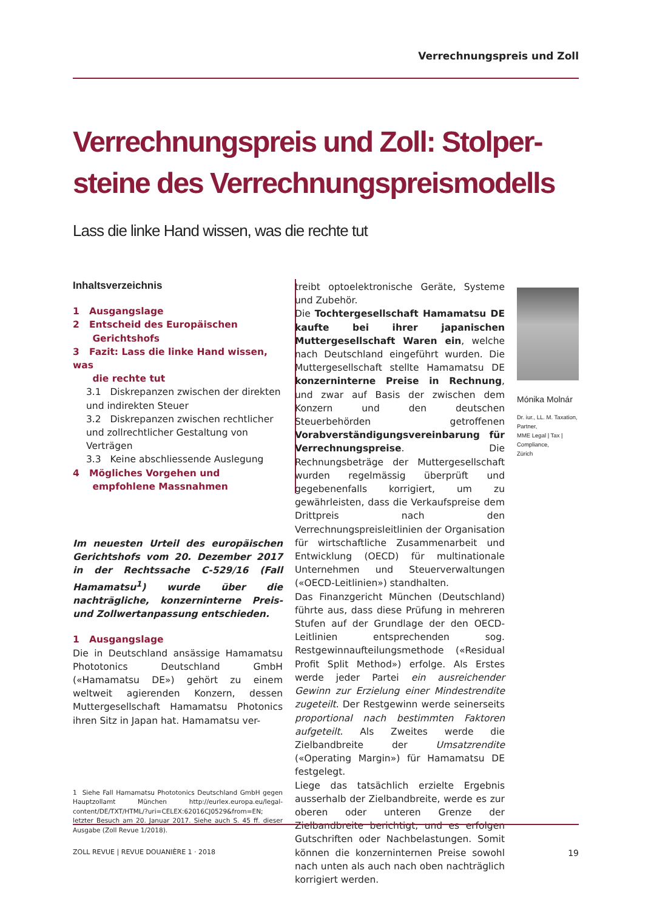Verrechnungspreis und Zoll
Verrechnungspreis und Zoll: Stolper-
steine des Verrechnungspreismodells
Lass die linke Hand wissen, was die rechte tut
Inhaltsverzeichnis
1 Ausgangslage
2 Entscheid des Europäischen
Gerichtshofs
3 Fazit: Lass die linke Hand wissen, was
die rechte tut
3.1 Diskrepanzen zwischen der direkten und indirekten Steuer
3.2 Diskrepanzen zwischen rechtlicher und zollrechtlicher Gestaltung von Verträgen
3.3 Keine abschliessende Auslegung
4 Mögliches Vorgehen und
empfohlene Massnahmen
Im neuesten Urteil des europäischen Gerichtshofs vom 20. Dezember 2017 in der Rechtssache C-529/16 (Fall Hamamatsu<sup>1</sup>) wurde über die nachträgliche, konzerninterne Preis- und Zollwertanpassung entschieden.
1 Ausgangslage
Die in Deutschland ansässige Hamamatsu Phototonics Deutschland GmbH («Hamamatsu DE») gehört zu einem weltweit agierenden Konzern, dessen Muttergesellschaft Hamamatsu Photonics ihren Sitz in Japan hat. Hamamatsu ver-
1 Siehe Fall Hamamatsu Phototonics Deutschland GmbH gegen Hauptzollamt München http://eurlex.europa.eu/legal-content/DE/TXT/HTML/?uri=CELEX:62016CJ0529&from=EN; letzter Besuch am 20. Januar 2017. Siehe auch S. 45 ff. dieser Ausgabe (Zoll Revue 1/2018).
treibt optoelektronische Geräte, Systeme und Zubehör.
Die Tochtergesellschaft Hamamatsu DE kaufte bei ihrer japanischen Muttergesellschaft Waren ein, welche nach Deutschland eingeführt wurden. Die Muttergesellschaft stellte Hamamatsu DE konzerninterne Preise in Rechnung, und zwar auf Basis der zwischen dem Konzern und den deutschen Steuerbehörden getroffenen Vorabverständigungsvereinbarung für Verrechnungspreise. Die Rechnungsbeträge der Muttergesellschaft wurden regelmässig überprüft und gegebenenfalls korrigiert, um zu gewährleisten, dass die Verkaufspreise dem Drittpreis nach den Verrechnungspreisleitlinien der Organisation für wirtschaftliche Zusammenarbeit und Entwicklung (OECD) für multinationale Unternehmen und Steuerverwaltungen («OECD-Leitlinien») standhalten.
Das Finanzgericht München (Deutschland) führte aus, dass diese Prüfung in mehreren Stufen auf der Grundlage der den OECD-Leitlinien entsprechenden sog. Restgewinnaufteilungsmethode («Residual Profit Split Method») erfolge. Als Erstes werde jeder Partei ein ausreichender Gewinn zur Erzielung einer Mindestrendite zugeteilt. Der Restgewinn werde seinerseits proportional nach bestimmten Faktoren aufgeteilt. Als Zweites werde die Zielbandbreite der Umsatzrendite («Operating Margin») für Hamamatsu DE festgelegt.
Liege das tatsächlich erzielte Ergebnis ausserhalb der Zielbandbreite, werde es zur oberen oder unteren Grenze der Zielbandbreite berichtigt, und es erfolgen Gutschriften oder Nachbelastungen. Somit können die konzerninternen Preise sowohl nach unten als auch nach oben nachträglich korrigiert werden.
Mónika Molnár
Dr. iur., LL. M. Taxation,
Partner,
MME Legal | Tax | Compliance,
Zürich
ZOLL REVUE | REVUE DOUANIÈRE 1 · 2018 19